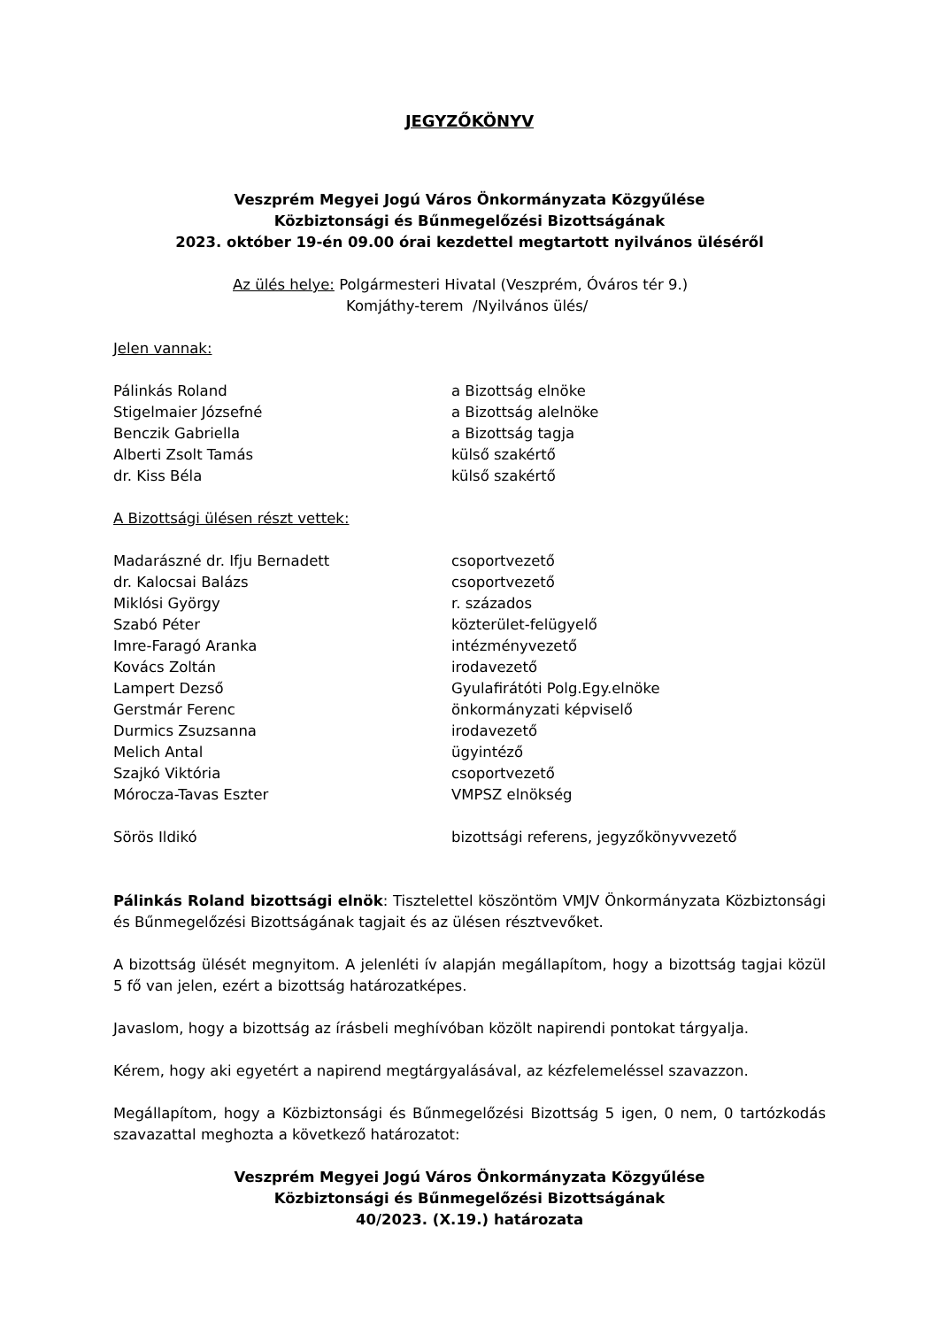JEGYZŐKÖNYV
Veszprém Megyei Jogú Város Önkormányzata Közgyűlése
Közbiztonsági és Bűnmegelőzési Bizottságának
2023. október 19-én 09.00 órai kezdettel megtartott nyilvános üléséről
Az ülés helye: Polgármesteri Hivatal (Veszprém, Óváros tér 9.)
Komjáthy-terem /Nyilvános ülés/
Jelen vannak:
| Pálinkás Roland | a Bizottság elnöke |
| Stigelmaier Józsefné | a Bizottság alelnöke |
| Benczik Gabriella | a Bizottság tagja |
| Alberti Zsolt Tamás | külső szakértő |
| dr. Kiss Béla | külső szakértő |
A Bizottsági ülésen részt vettek:
| Madarászné dr. Ifju Bernadett | csoportvezető |
| dr. Kalocsai Balázs | csoportvezető |
| Miklósi György | r. százados |
| Szabó Péter | közterület-felügyelő |
| Imre-Faragó Aranka | intézményvezető |
| Kovács Zoltán | irodavezető |
| Lampert Dezső | Gyulafirátóti Polg.Egy.elnöke |
| Gerstmár Ferenc | önkormányzati képviselő |
| Durmics Zsuzsanna | irodavezető |
| Melich Antal | ügyintéző |
| Szajkó Viktória | csoportvezető |
| Mórocza-Tavas Eszter | VMPSZ elnökség |
| Sörös Ildikó | bizottsági referens, jegyzőkönyvvezető |
Pálinkás Roland bizottsági elnök: Tisztelettel köszöntöm VMJV Önkormányzata Közbiztonsági és Bűnmegelőzési Bizottságának tagjait és az ülésen résztvevőket.
A bizottság ülését megnyitom. A jelenléti ív alapján megállapítom, hogy a bizottság tagjai közül 5 fő van jelen, ezért a bizottság határozatképes.
Javaslom, hogy a bizottság az írásbeli meghívóban közölt napirendi pontokat tárgyalja.
Kérem, hogy aki egyetért a napirend megtárgyalásával, az kézfelemeléssel szavazzon.
Megállapítom, hogy a Közbiztonsági és Bűnmegelőzési Bizottság 5 igen, 0 nem, 0 tartózkodás szavazattal meghozta a következő határozatot:
Veszprém Megyei Jogú Város Önkormányzata Közgyűlése
Közbiztonsági és Bűnmegelőzési Bizottságának
40/2023. (X.19.) határozata